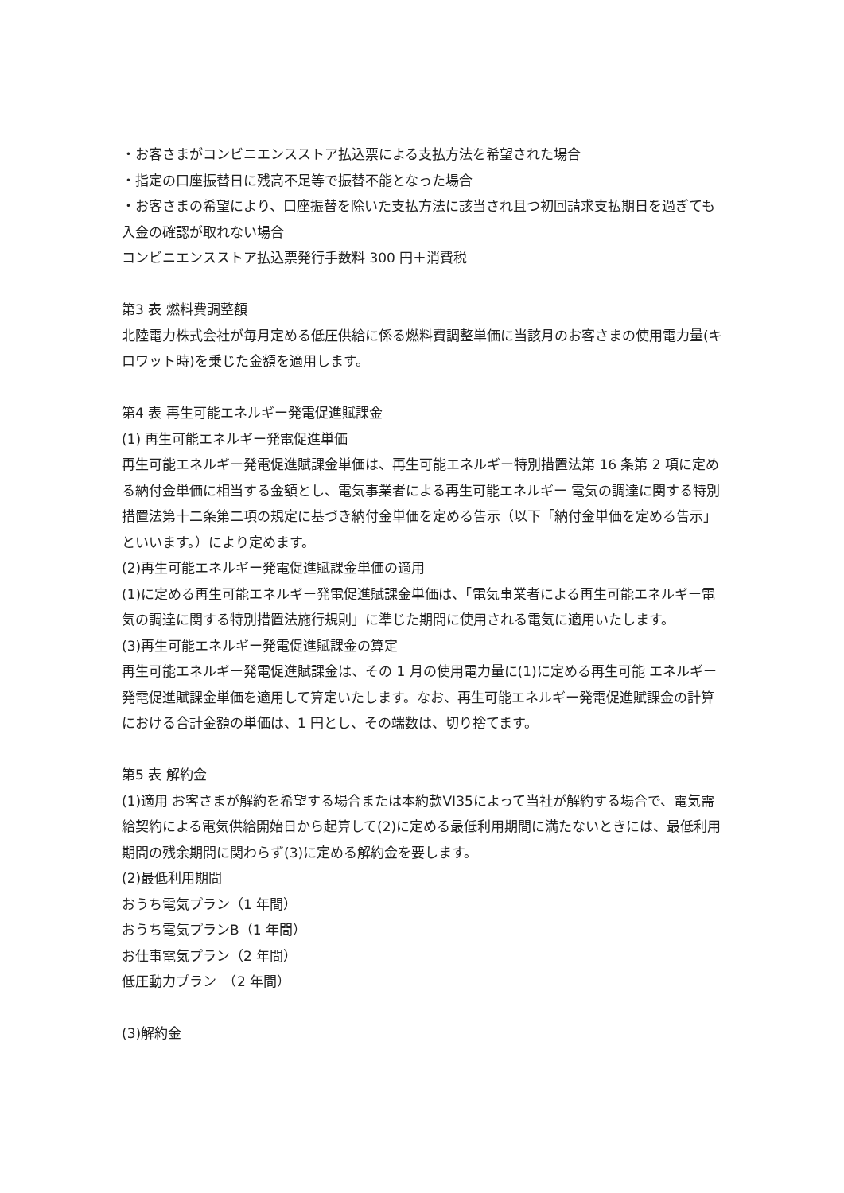・お客さまがコンビニエンスストア払込票による支払方法を希望された場合
・指定の口座振替日に残高不足等で振替不能となった場合
・お客さまの希望により、口座振替を除いた支払方法に該当され且つ初回請求支払期日を過ぎても入金の確認が取れない場合
コンビニエンスストア払込票発行手数料 300 円＋消費税
第3 表 燃料費調整額
北陸電力株式会社が毎月定める低圧供給に係る燃料費調整単価に当該月のお客さまの使用電力量(キロワット時)を乗じた金額を適用します。
第4 表 再生可能エネルギー発電促進賦課金
(1) 再生可能エネルギー発電促進単価
再生可能エネルギー発電促進賦課金単価は、再生可能エネルギー特別措置法第 16 条第 2 項に定める納付金単価に相当する金額とし、電気事業者による再生可能エネルギー 電気の調達に関する特別措置法第十二条第二項の規定に基づき納付金単価を定める告示（以下「納付金単価を定める告示」といいます。）により定めます。
(2)再生可能エネルギー発電促進賦課金単価の適用
(1)に定める再生可能エネルギー発電促進賦課金単価は、「電気事業者による再生可能エネルギー電気の調達に関する特別措置法施行規則」に準じた期間に使用される電気に適用いたします。
(3)再生可能エネルギー発電促進賦課金の算定
再生可能エネルギー発電促進賦課金は、その 1 月の使用電力量に(1)に定める再生可能 エネルギー発電促進賦課金単価を適用して算定いたします。なお、再生可能エネルギー発電促進賦課金の計算における合計金額の単価は、1 円とし、その端数は、切り捨てます。
第5 表 解約金
(1)適用 お客さまが解約を希望する場合または本約款VI35によって当社が解約する場合で、電気需給契約による電気供給開始日から起算して(2)に定める最低利用期間に満たないときには、最低利用期間の残余期間に関わらず(3)に定める解約金を要します。
(2)最低利用期間
おうち電気プラン（1 年間）
おうち電気プランB（1 年間）
お仕事電気プラン（2 年間）
低圧動力プラン　（2 年間）
(3)解約金